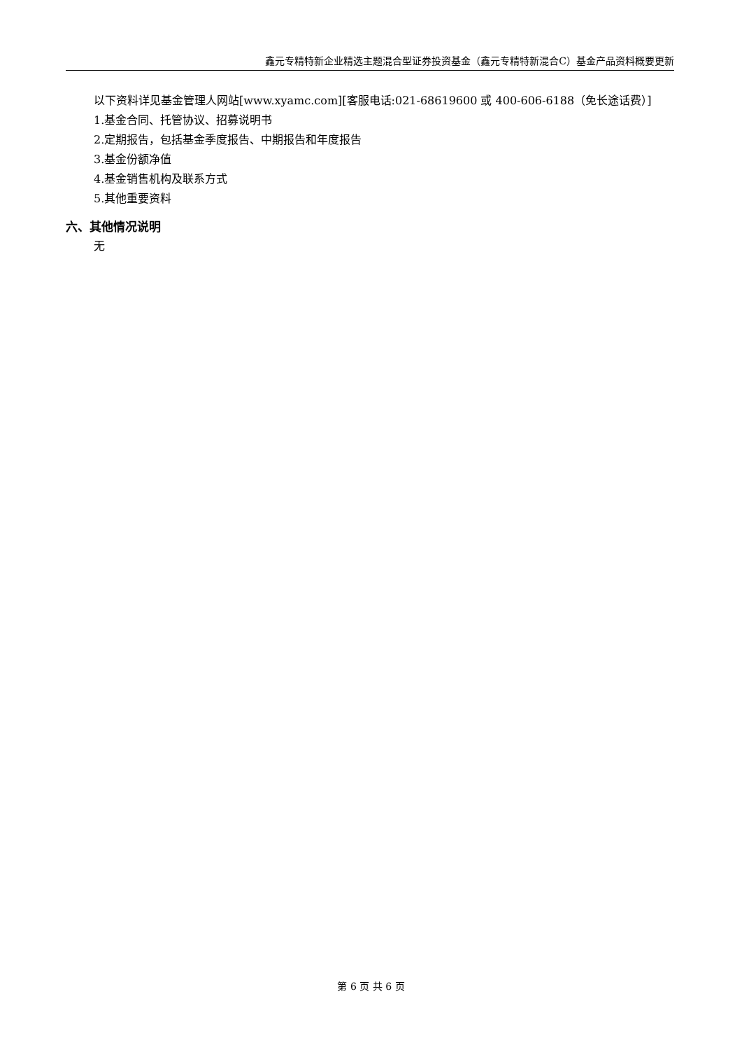鑫元专精特新企业精选主题混合型证券投资基金（鑫元专精特新混合C）基金产品资料概要更新
以下资料详见基金管理人网站[www.xyamc.com][客服电话:021-68619600 或 400-606-6188（免长途话费）]
1.基金合同、托管协议、招募说明书
2.定期报告，包括基金季度报告、中期报告和年度报告
3.基金份额净值
4.基金销售机构及联系方式
5.其他重要资料
六、其他情况说明
无
第 6 页 共 6 页